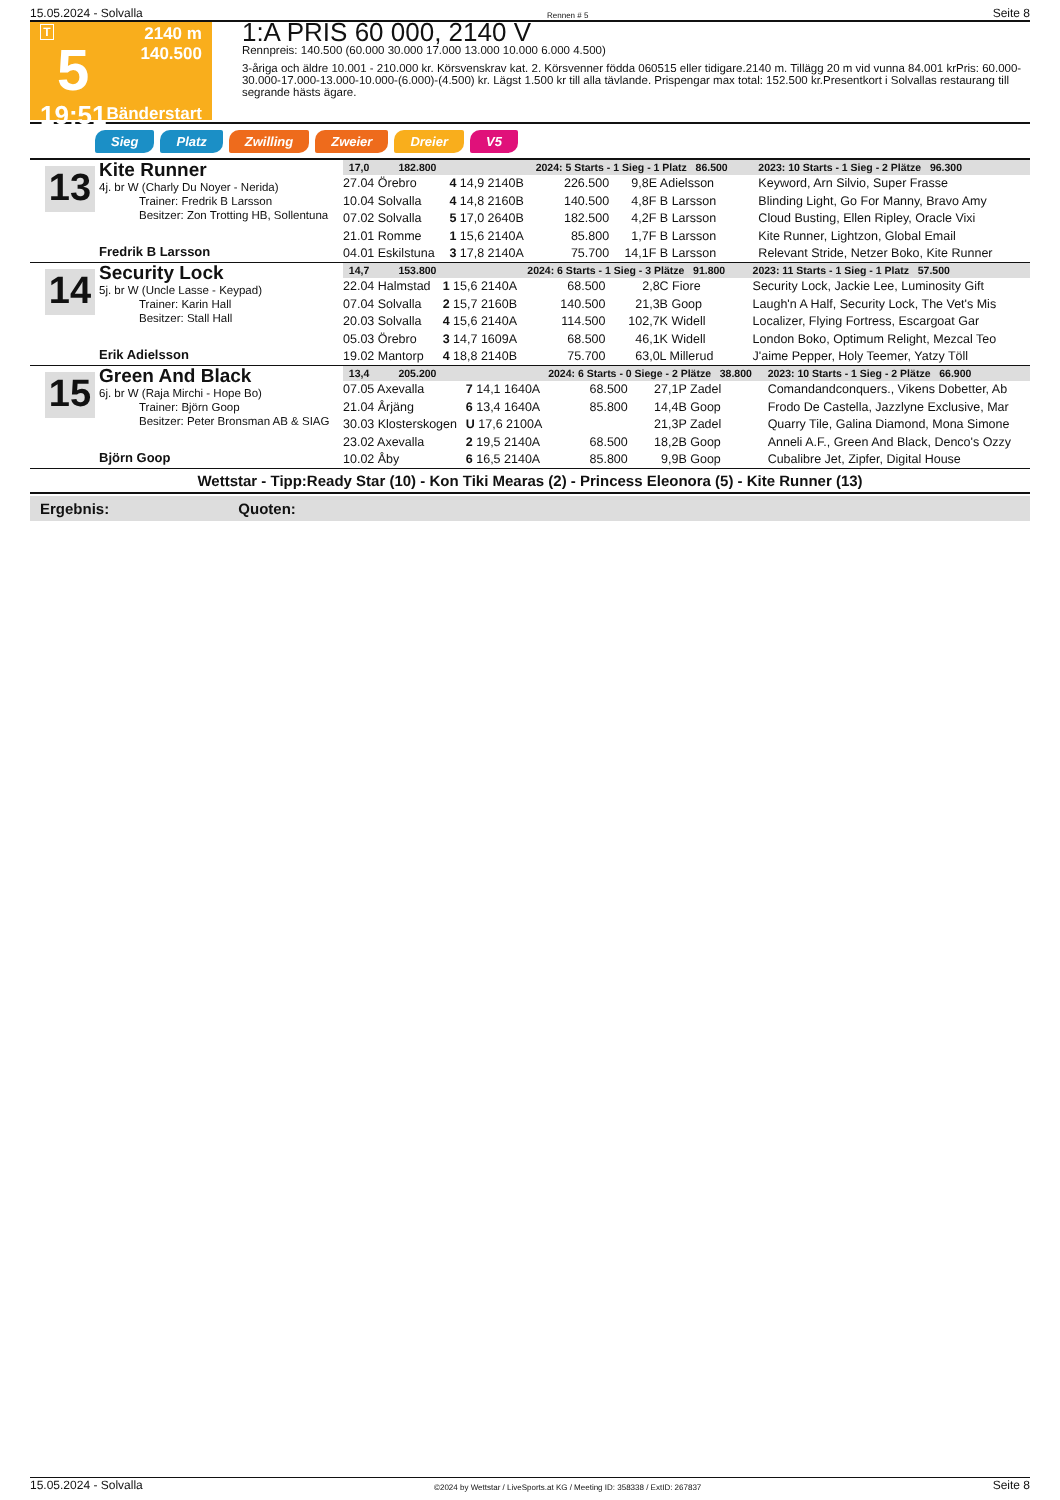15.05.2024 - Solvalla Rennen # 5 Seite 8
T
5
19:51
2140 m
140.500
Bänderstart
1:A PRIS 60 000, 2140 V
Rennpreis: 140.500 (60.000 30.000 17.000 13.000 10.000 6.000 4.500)
3-åriga och äldre 10.001 - 210.000 kr. Körsvenskrav kat. 2. Körsvenner födda 060515 eller tidigare.2140 m. Tillägg 20 m vid vunna 84.001 krPris: 60.000-30.000-17.000-13.000-10.000-(6.000)-(4.500) kr. Lägst 1.500 kr till alla tävlande. Prispengar max total: 152.500 kr.Presentkort i Solvallas restaurang till segrande hästs ägare.
Sieg Platz Zwilling Zweier Dreier V5
13
Kite Runner
4j. br W (Charly Du Noyer - Nerida)
Trainer: Fredrik B Larsson
Besitzer: Zon Trotting HB, Sollentuna
Fredrik B Larsson
| 17,0 182.800 | | 2024: 5 Starts - 1 Sieg - 1 Platz 86.500 | | | | | 2023: 10 Starts - 1 Sieg - 2 Plätze 96.300 |
| --- | --- | --- | --- | --- | --- | --- | --- |
| 27.04 Örebro | 4 14,9 2140B | 226.500 | 9,8 | E Adielsson | | | Keyword, Arn Silvio, Super Frasse |
| 10.04 Solvalla | 4 14,8 2160B | 140.500 | 4,8 | F B Larsson | | | Blinding Light, Go For Manny, Bravo Amy |
| 07.02 Solvalla | 5 17,0 2640B | 182.500 | 4,2 | F B Larsson | | | Cloud Busting, Ellen Ripley, Oracle Vixi |
| 21.01 Romme | 1 15,6 2140A | 85.800 | 1,7 | F B Larsson | | | Kite Runner, Lightzon, Global Email |
| 04.01 Eskilstuna | 3 17,8 2140A | 75.700 | 14,1 | F B Larsson | | | Relevant Stride, Netzer Boko, Kite Runner |
14
Security Lock
5j. br W (Uncle Lasse - Keypad)
Trainer: Karin Hall
Besitzer: Stall Hall
Erik Adielsson
| 14,7 153.800 | | 2024: 6 Starts - 1 Sieg - 3 Plätze 91.800 | | | | | 2023: 11 Starts - 1 Sieg - 1 Platz 57.500 |
| --- | --- | --- | --- | --- | --- | --- | --- |
| 22.04 Halmstad | 1 15,6 2140A | 68.500 | 2,8 | C Fiore | | | Security Lock, Jackie Lee, Luminosity Gift |
| 07.04 Solvalla | 2 15,7 2160B | 140.500 | 21,3 | B Goop | | | Laugh'n A Half, Security Lock, The Vet's Mis |
| 20.03 Solvalla | 4 15,6 2140A | 114.500 | 102,7 | K Widell | | | Localizer, Flying Fortress, Escargoat Gar |
| 05.03 Örebro | 3 14,7 1609A | 68.500 | 46,1 | K Widell | | | London Boko, Optimum Relight, Mezcal Teo |
| 19.02 Mantorp | 4 18,8 2140B | 75.700 | 63,0 | L Millerud | | | J'aime Pepper, Holy Teemer, Yatzy Töll |
15
Green And Black
6j. br W (Raja Mirchi - Hope Bo)
Trainer: Björn Goop
Besitzer: Peter Bronsman AB & SIAG
Björn Goop
| 13,4 205.200 | | 2024: 6 Starts - 0 Siege - 2 Plätze 38.800 | | | | | 2023: 10 Starts - 1 Sieg - 2 Plätze 66.900 |
| --- | --- | --- | --- | --- | --- | --- | --- |
| 07.05 Axevalla | 7 14,1 1640A | 68.500 | 27,1 | P Zadel | | | Comandandconquers., Vikens Dobetter, Ab |
| 21.04 Årjäng | 6 13,4 1640A | 85.800 | 14,4 | B Goop | | | Frodo De Castella, Jazzlyne Exclusive, Mar |
| 30.03 Klosterskogen | U 17,6 2100A | | 21,3 | P Zadel | | | Quarry Tile, Galina Diamond, Mona Simone |
| 23.02 Axevalla | 2 19,5 2140A | 68.500 | 18,2 | B Goop | | | Anneli A.F., Green And Black, Denco's Ozzy |
| 10.02 Åby | 6 16,5 2140A | 85.800 | 9,9 | B Goop | | | Cubalibre Jet, Zipfer, Digital House |
Wettstar - Tipp:Ready Star (10) - Kon Tiki Mearas (2) - Princess Eleonora (5) - Kite Runner (13)
Ergebnis: Quoten:
15.05.2024 - Solvalla ©2024 by Wettstar / LiveSports.at KG / Meeting ID: 358338 / ExtID: 267837 Seite 8